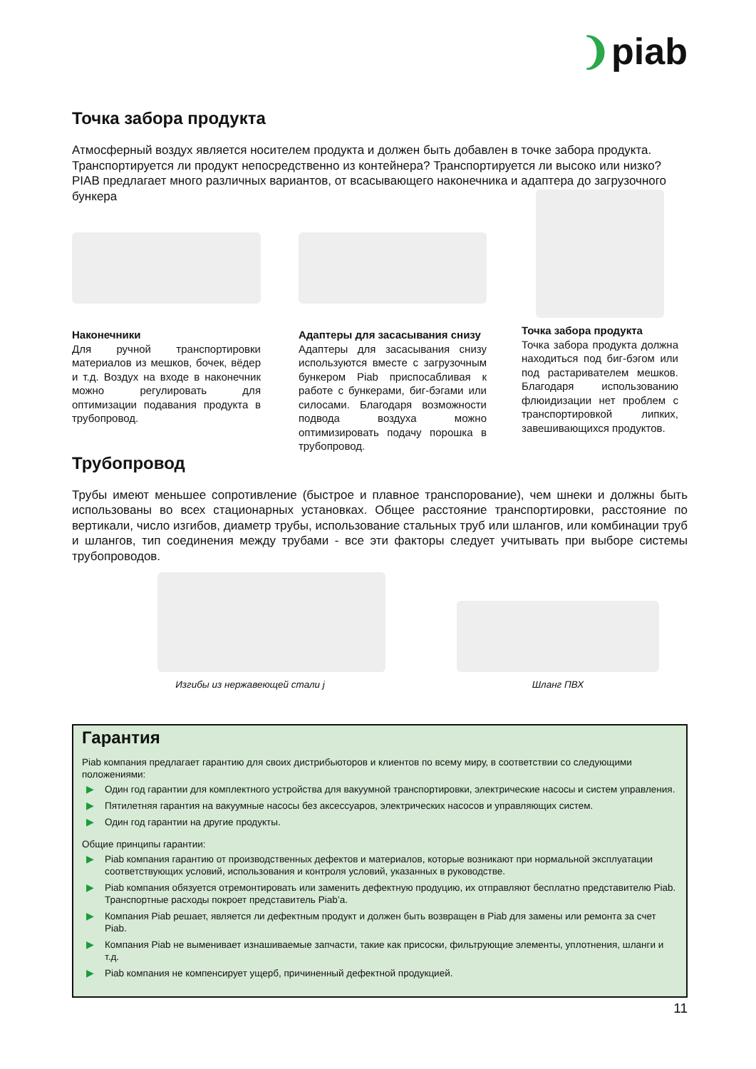❩piab
Точка забора продукта
Атмосферный воздух является носителем продукта и должен быть добавлен в точке забора продукта. Транспортируется ли продукт непосредственно из контейнера? Транспортируется ли высоко или низко? PIAB предлагает много различных вариантов, от всасывающего наконечника и адаптера до загрузочного бункера
Наконечники
Для ручной транспортировки материалов из мешков, бочек, вёдер и т.д. Воздух на входе в наконечник можно регулировать для оптимизации подавания продукта в трубопровод.
Адаптеры для засасывания снизу
Адаптеры для засасывания снизу используются вместе с загрузочным бункером Piab приспосабливая к работе с бункерами, биг-бэгами или силосами. Благодаря возможности подвода воздуха можно оптимизировать подачу порошка в трубопровод.
Точка забора продукта
Точка забора продукта должна находиться под биг-бэгом или под растаривателем мешков. Благодаря использованию флюидизации нет проблем с транспортировкой липких, завешивающихся продуктов.
Трубопровод
Трубы имеют меньшее сопротивление (быстрое и плавное транспорование), чем шнеки и должны быть использованы во всех стационарных установках. Общее расстояние транспортировки, расстояние по вертикали, число изгибов, диаметр трубы, использование стальных труб или шлангов, или комбинации труб и шлангов, тип соединения между трубами - все эти факторы следует учитывать при выборе системы трубопроводов.
Изгибы из нержавеющей стали j Шланг ПВХ
Гарантия
Piab компания предлагает гарантию для своих дистрибьюторов и клиентов по всему миру, в соответствии со следующими положениями:
▶ Один год гарантии для комплектного устройства для вакуумной транспортировки, электрические насосы и систем управления.
▶ Пятилетняя гарантия на вакуумные насосы без аксессуаров, электрических насосов и управляющих систем.
▶ Один год гарантии на другие продукты.
Общие принципы гарантии:
▶ Piab компания гарантию от производственных дефектов и материалов, которые возникают при нормальной эксплуатации соответствующих условий, использования и контроля условий, указанных в руководстве.
▶ Piab компания обязуется отремонтировать или заменить дефектную продуцию, их отправляют бесплатно представителю Piab. Транспортные расходы покроет представитель Piab’a.
▶ Компания Piab решает, является ли дефектным продукт и должен быть возвращен в Piab для замены или ремонта за счет Piab.
▶ Компания Piab не выменивает изнашиваемые запчасти, такие как присоски, фильтрующие элементы, уплотнения, шланги и т.д.
▶ Piab компания не компенсирует ущерб, причиненный дефектной продукцией.
11